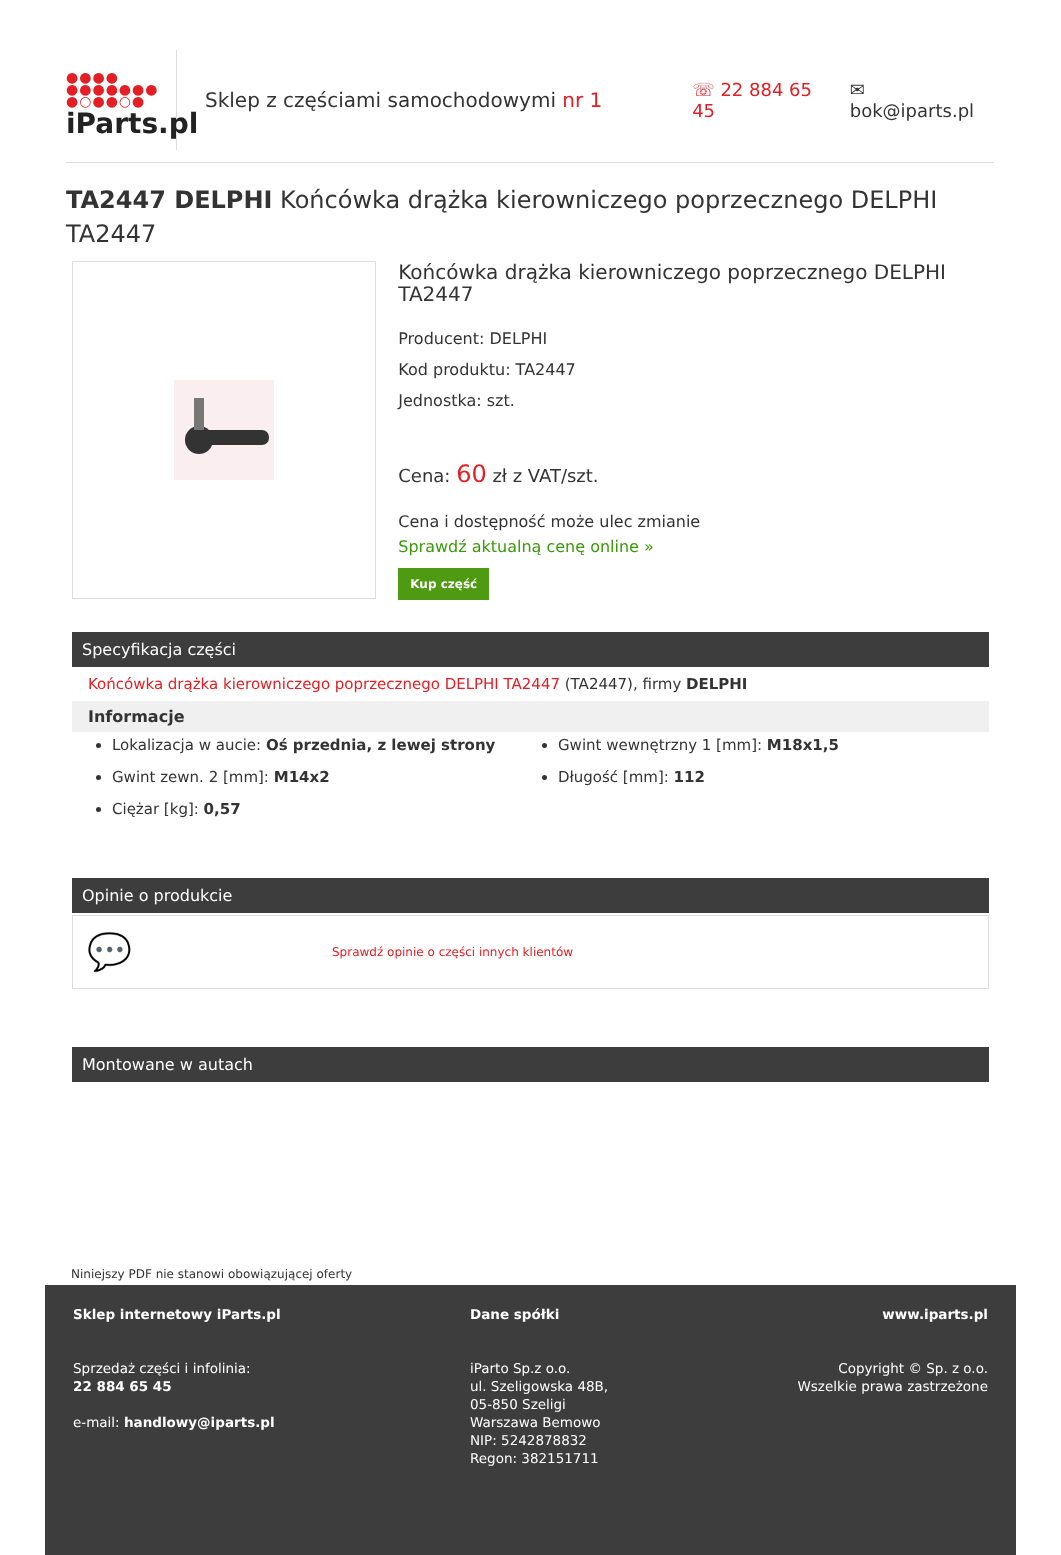●●●●
●●●●●●●
●○●●○●
iParts.pl
Sklep z częściami samochodowymi nr 1 ☏ 22 884 65 45 ✉ bok@iparts.pl
TA2447 DELPHI Końcówka drążka kierowniczego poprzecznego DELPHI TA2447
Końcówka drążka kierowniczego poprzecznego DELPHI TA2447
Producent: DELPHI
Kod produktu: TA2447
Jednostka: szt.
Cena: 60 zł z VAT/szt.
Cena i dostępność może ulec zmianie
Sprawdź aktualną cenę online »
Kup część
Specyfikacja części
Końcówka drążka kierowniczego poprzecznego DELPHI TA2447 (TA2447), firmy DELPHI
Informacje
Lokalizacja w aucie: Oś przednia, z lewej strony
Gwint zewn. 2 [mm]: M14x2
Ciężar [kg]: 0,57
Gwint wewnętrzny 1 [mm]: M18x1,5
Długość [mm]: 112
Opinie o produkcie
💬 Sprawdź opinie o części innych klientów
Montowane w autach
Niniejszy PDF nie stanowi obowiązującej oferty
Sklep internetowy iParts.pl
Sprzedaż części i infolinia:
22 884 65 45
e-mail: handlowy@iparts.pl
Dane spółki
iParto Sp.z o.o.
ul. Szeligowska 48B,
05-850 Szeligi
Warszawa Bemowo
NIP: 5242878832
Regon: 382151711
www.iparts.pl
Copyright © Sp. z o.o.
Wszelkie prawa zastrzeżone